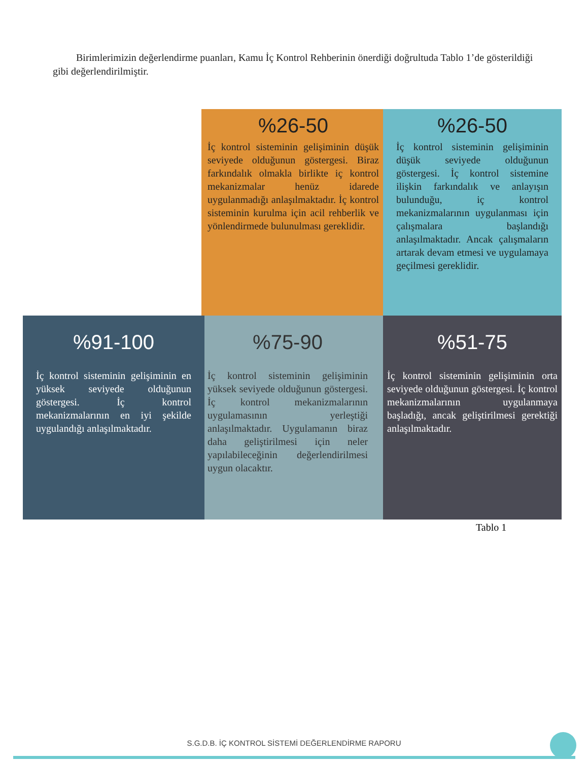Birimlerimizin değerlendirme puanları, Kamu İç Kontrol Rehberinin önerdiği doğrultuda Tablo 1’de gösterildiği gibi değerlendirilmiştir.
%26-50
İç kontrol sisteminin gelişiminin düşük seviyede olduğunun göstergesi. Biraz farkındalık olmakla birlikte iç kontrol mekanizmalar henüz idarede uygulanmadığı anlaşılmaktadır. İç kontrol sisteminin kurulma için acil rehberlik ve yönlendirmede bulunulması gereklidir.
%26-50
İç kontrol sisteminin gelişiminin düşük seviyede olduğunun göstergesi. İç kontrol sistemine ilişkin farkındalık ve anlayışın bulunduğu, iç kontrol mekanizmalarının uygulanması için çalışmalara başlandığı anlaşılmaktadır. Ancak çalışmaların artarak devam etmesi ve uygulamaya geçilmesi gereklidir.
%91-100
İç kontrol sisteminin gelişiminin en yüksek seviyede olduğunun göstergesi. İç kontrol mekanizmalarının en iyi şekilde uygulandığı anlaşılmaktadır.
%75-90
İç kontrol sisteminin gelişiminin yüksek seviyede olduğunun göstergesi. İç kontrol mekanizmalarının uygulamasının yerleştiği anlaşılmaktadır. Uygulamanın biraz daha geliştirilmesi için neler yapılabileceğinin değerlendirilmesi uygun olacaktır.
%51-75
İç kontrol sisteminin gelişiminin orta seviyede olduğunun göstergesi. İç kontrol mekanizmalarının uygulanmaya başladığı, ancak geliştirilmesi gerektiği anlaşılmaktadır.
Tablo 1
S.G.D.B. İÇ KONTROL SİSTEMİ DEĞERLENDİRME RAPORU